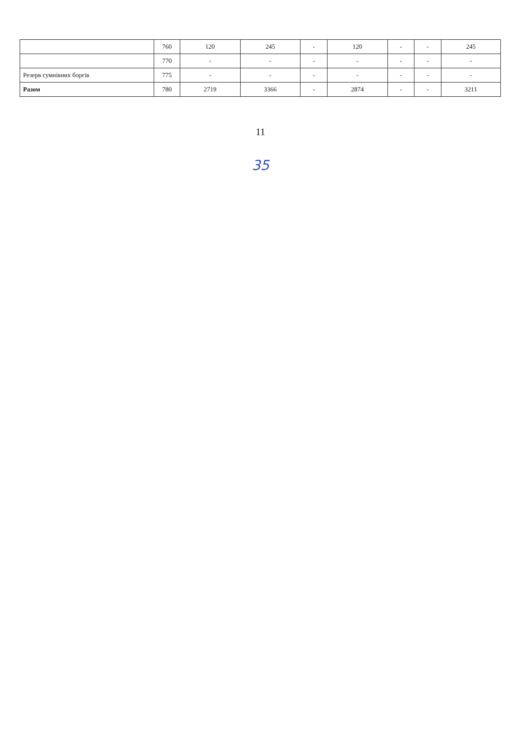| | 760 | 120 | 245 | - | 120 | - | - | 245 |
| | 770 | - | - | - | - | - | - | - |
| Резерв сумнівних боргів | 775 | - | - | - | - | - | - | - |
| Разом | 780 | 2719 | 3366 | - | 2874 | - | - | 3211 |
11
35